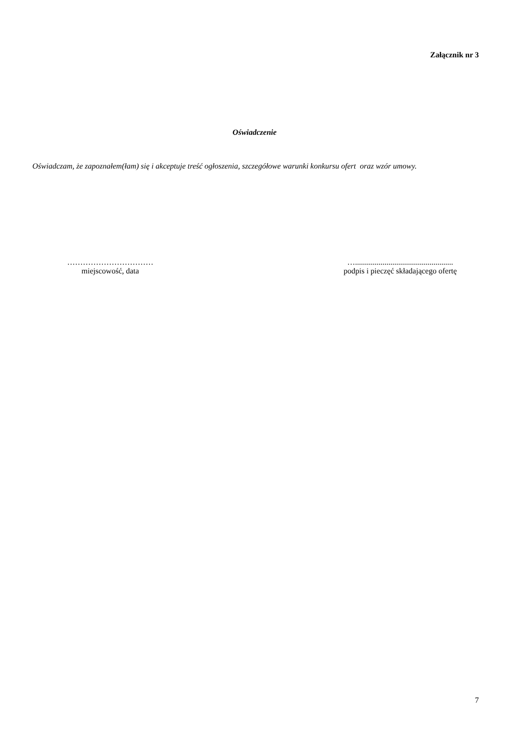Załącznik nr 3
Oświadczenie
Oświadczam, że zapoznałem(łam) się i akceptuje treść ogłoszenia, szczegółowe warunki konkursu ofert oraz wzór umowy.
……………………………
miejscowość, data
…..................................................
podpis i pieczęć składającego ofertę
7